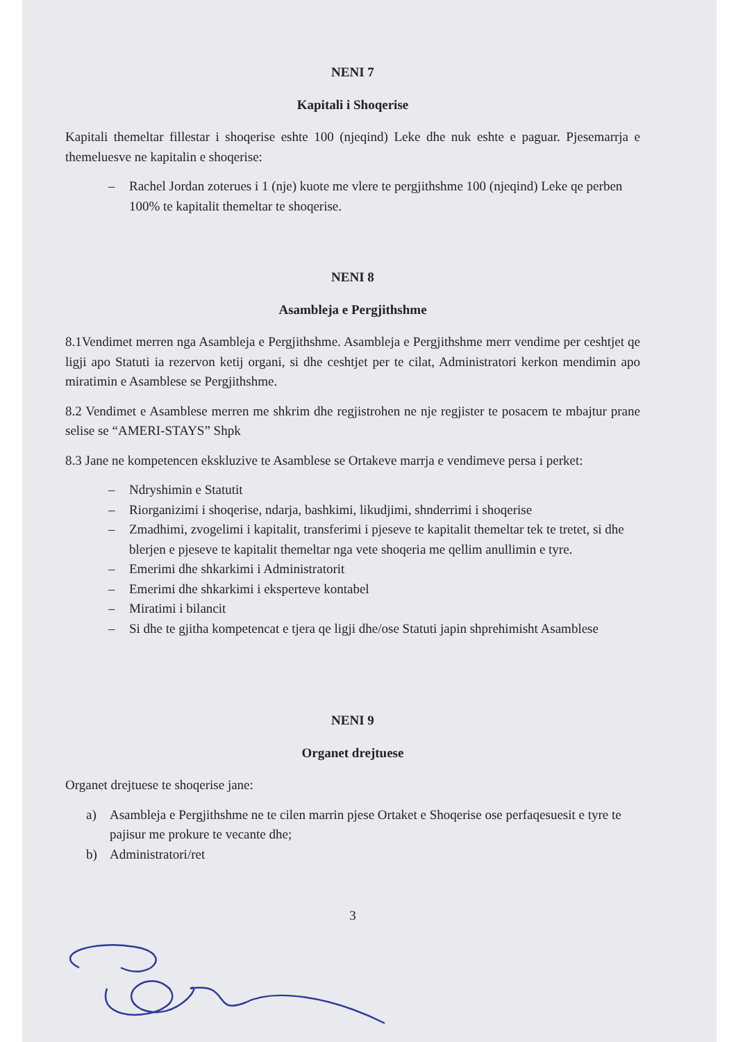NENI 7
Kapitali i Shoqerise
Kapitali themeltar fillestar i shoqerise eshte 100 (njeqind) Leke dhe nuk eshte e paguar. Pjesemarrja e themeluesve ne kapitalin e shoqerise:
– Rachel Jordan zoterues i 1 (nje) kuote me vlere te pergjithshme 100 (njeqind) Leke qe perben 100% te kapitalit themeltar te shoqerise.
NENI 8
Asambleja e Pergjithshme
8.1Vendimet merren nga Asambleja e Pergjithshme. Asambleja e Pergjithshme merr vendime per ceshtjet qe ligji apo Statuti ia rezervon ketij organi, si dhe ceshtjet per te cilat, Administratori kerkon mendimin apo miratimin e Asamblese se Pergjithshme.
8.2 Vendimet e Asamblese merren me shkrim dhe regjistrohen ne nje regjister te posacem te mbajtur prane selise se “AMERI-STAYS” Shpk
8.3 Jane ne kompetencen ekskluzive te Asamblese se Ortakeve marrja e vendimeve persa i perket:
– Ndryshimin e Statutit
– Riorganizimi i shoqerise, ndarja, bashkimi, likudjimi, shnderrimi i shoqerise
– Zmadhimi, zvogelimi i kapitalit, transferimi i pjeseve te kapitalit themeltar tek te tretet, si dhe blerjen e pjeseve te kapitalit themeltar nga vete shoqeria me qellim anullimin e tyre.
– Emerimi dhe shkarkimi i Administratorit
– Emerimi dhe shkarkimi i eksperteve kontabel
– Miratimi i bilancit
– Si dhe te gjitha kompetencat e tjera qe ligji dhe/ose Statuti japin shprehimisht Asamblese
NENI 9
Organet drejtuese
Organet drejtuese te shoqerise jane:
a) Asambleja e Pergjithshme ne te cilen marrin pjese Ortaket e Shoqerise ose perfaqesuesit e tyre te pajisur me prokure te vecante dhe;
b) Administratori/ret
3